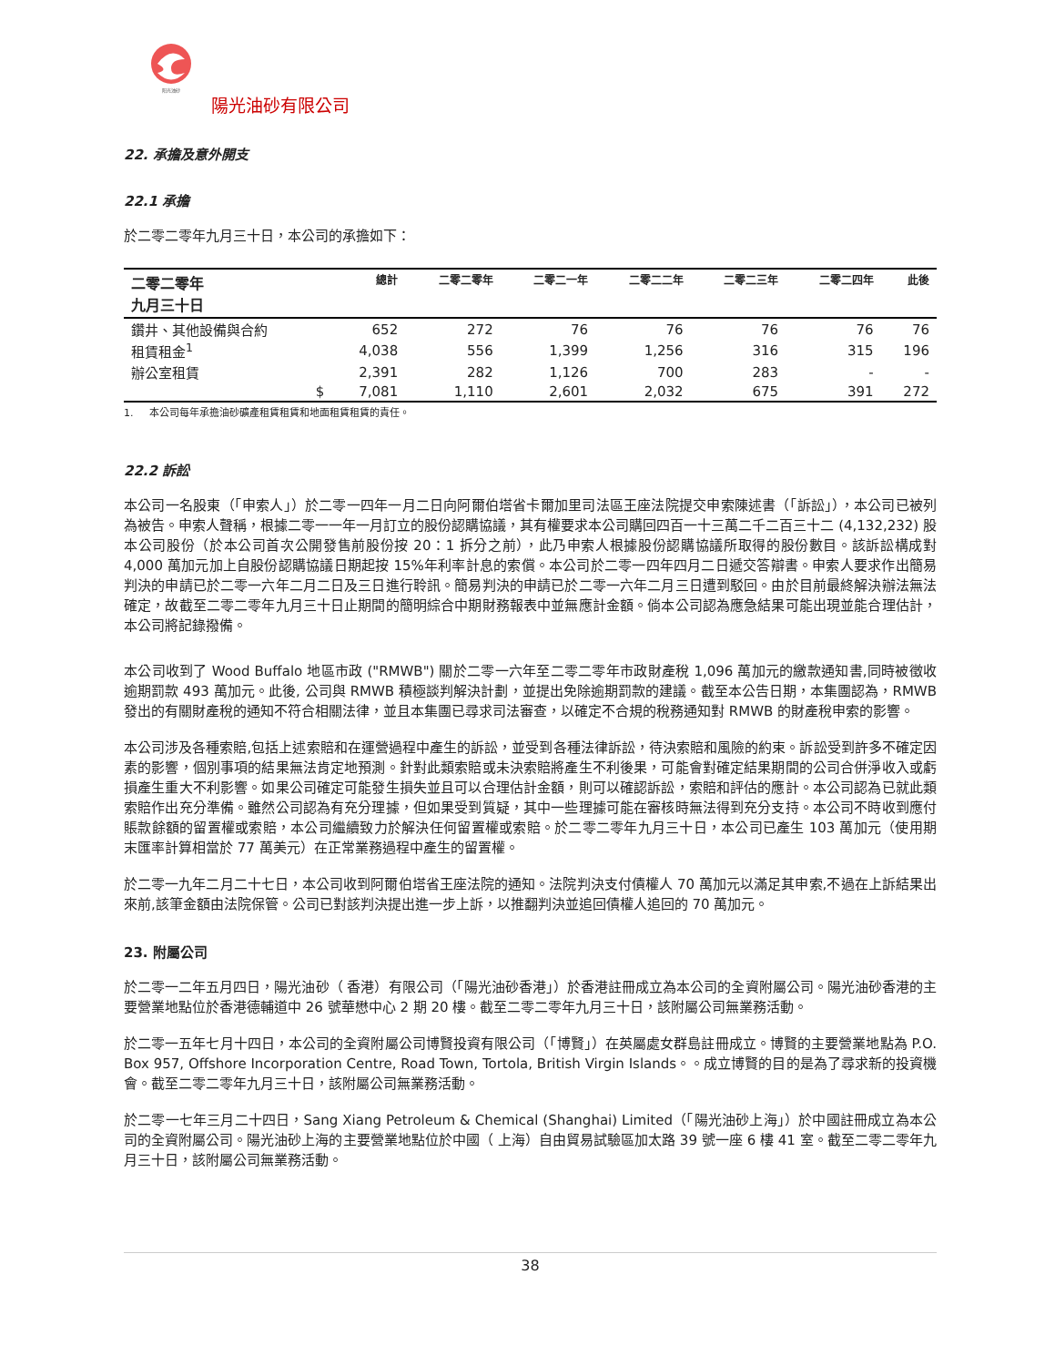阳光油砂
陽光油砂有限公司
22. 承擔及意外開支
22.1 承擔
於二零二零年九月三十日，本公司的承擔如下：
| 二零二零年 九月三十日 | 總計 | 二零二零年 | 二零二一年 | 二零二二年 | 二零二三年 | 二零二四年 | 此後 |
| --- | --- | --- | --- | --- | --- | --- | --- |
| 鑽井、其他設備與合約 | 652 | 272 | 76 | 76 | 76 | 76 | 76 |
| 租賃租金<sup>1</sup> | 4,038 | 556 | 1,399 | 1,256 | 316 | 315 | 196 |
| 辦公室租賃 | 2,391 | 282 | 1,126 | 700 | 283 | - | - |
| $ | 7,081 | 1,110 | 2,601 | 2,032 | 675 | 391 | 272 |
1. 本公司每年承擔油砂礦產租賃租賃和地面租賃租賃的責任。
22.2 訴訟
本公司一名股東（「申索人」）於二零一四年一月二日向阿爾伯塔省卡爾加里司法區王座法院提交申索陳述書（「訴訟」），本公司已被列為被告。申索人聲稱，根據二零一一年一月訂立的股份認購協議，其有權要求本公司購回四百一十三萬二千二百三十二 (4,132,232) 股本公司股份（於本公司首次公開發售前股份按 20：1 拆分之前），此乃申索人根據股份認購協議所取得的股份數目。該訴訟構成對 4,000 萬加元加上自股份認購協議日期起按 15%年利率計息的索償。本公司於二零一四年四月二日遞交答辯書。申索人要求作出簡易判決的申請已於二零一六年二月二日及三日進行聆訊。簡易判決的申請已於二零一六年二月三日遭到駁回。由於目前最終解決辦法無法確定，故截至二零二零年九月三十日止期間的簡明綜合中期財務報表中並無應計金額。倘本公司認為應急結果可能出現並能合理估計，本公司將記錄撥備。
本公司收到了 Wood Buffalo 地區市政 ("RMWB") 關於二零一六年至二零二零年市政財產稅 1,096 萬加元的繳款通知書,同時被徵收逾期罰款 493 萬加元。此後, 公司與 RMWB 積極談判解決計劃，並提出免除逾期罰款的建議。截至本公告日期，本集團認為，RMWB 發出的有關財產稅的通知不符合相關法律，並且本集團已尋求司法審查，以確定不合規的稅務通知對 RMWB 的財產稅申索的影響。
本公司涉及各種索賠,包括上述索賠和在運營過程中產生的訴訟，並受到各種法律訴訟，待決索賠和風險的約束。訴訟受到許多不確定因素的影響，個別事項的結果無法肯定地預測。針對此類索賠或未決索賠將產生不利後果，可能會對確定結果期間的公司合併淨收入或虧損產生重大不利影響。如果公司確定可能發生損失並且可以合理估計金額，則可以確認訴訟，索賠和評估的應計。本公司認為已就此類索賠作出充分準備。雖然公司認為有充分理據，但如果受到質疑，其中一些理據可能在審核時無法得到充分支持。本公司不時收到應付賬款餘額的留置權或索賠，本公司繼續致力於解決任何留置權或索賠。於二零二零年九月三十日，本公司已產生 103 萬加元（使用期末匯率計算相當於 77 萬美元）在正常業務過程中產生的留置權。
於二零一九年二月二十七日，本公司收到阿爾伯塔省王座法院的通知。法院判決支付債權人 70 萬加元以滿足其申索,不過在上訴結果出來前,該筆金額由法院保管。公司已對該判決提出進一步上訴，以推翻判決並追回債權人追回的 70 萬加元。
23. 附屬公司
於二零一二年五月四日，陽光油砂（ 香港）有限公司（「陽光油砂香港」）於香港註冊成立為本公司的全資附屬公司。陽光油砂香港的主要營業地點位於香港德輔道中 26 號華懋中心 2 期 20 樓。截至二零二零年九月三十日，該附屬公司無業務活動。
於二零一五年七月十四日，本公司的全資附屬公司博賢投資有限公司（「博賢」）在英屬處女群島註冊成立。博賢的主要營業地點為 P.O. Box 957, Offshore Incorporation Centre, Road Town, Tortola, British Virgin Islands。。成立博賢的目的是為了尋求新的投資機會。截至二零二零年九月三十日，該附屬公司無業務活動。
於二零一七年三月二十四日，Sang Xiang Petroleum & Chemical (Shanghai) Limited（「陽光油砂上海」）於中國註冊成立為本公司的全資附屬公司。陽光油砂上海的主要營業地點位於中國（ 上海）自由貿易試驗區加太路 39 號一座 6 樓 41 室。截至二零二零年九月三十日，該附屬公司無業務活動。
38